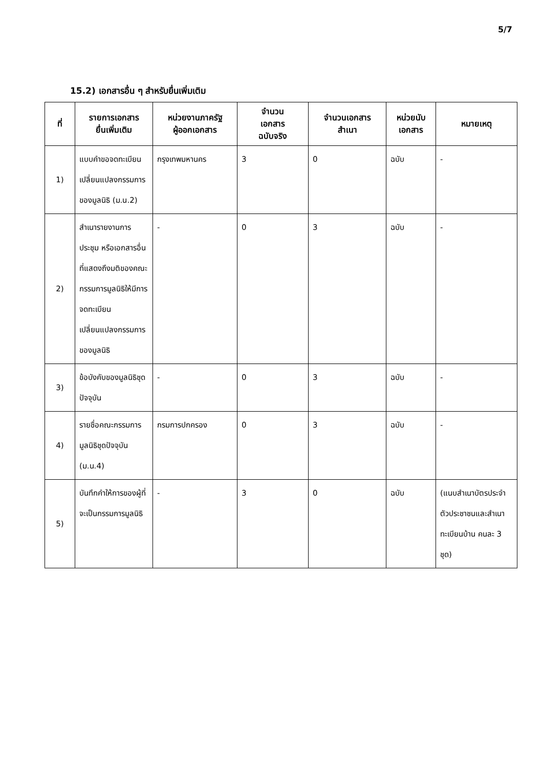5/7
15.2) เอกสารอื่น ๆ สำหรับยื่นเพิ่มเติม
| ที่ | รายการเอกสาร ยื่นเพิ่มเติม | หน่วยงานภาครัฐ ผู้ออกเอกสาร | จำนวน เอกสาร ฉบับจริง | จำนวนเอกสาร สำเนา | หน่วยนับ เอกสาร | หมายเหตุ |
| --- | --- | --- | --- | --- | --- | --- |
| 1) | แบบคำขอจดทะเบียนเปลี่ยนแปลงกรรมการของมูลนิธิ (ม.น.2) | กรุงเทพมหานคร | 3 | 0 | ฉบับ | - |
| 2) | สำเนารายงานการประชุม หรือเอกสารอื่นที่แสดงถึงมติของคณะกรรมการมูลนิธิให้มีการจดทะเบียนเปลี่ยนแปลงกรรมการของมูลนิธิ | - | 0 | 3 | ฉบับ | - |
| 3) | ข้อบังคับของมูลนิธิชุดปัจจุบัน | - | 0 | 3 | ฉบับ | - |
| 4) | รายชื่อคณะกรรมการมูลนิธิชุดปัจจุบัน (ม.น.4) | กรมการปกครอง | 0 | 3 | ฉบับ | - |
| 5) | บันทึกคำให้การของผู้ที่จะเป็นกรรมการมูลนิธิ | - | 3 | 0 | ฉบับ | (แนบสำเนาบัตรประจำตัวประชาชนและสำเนาทะเบียนบ้าน คนละ 3 ชุด) |